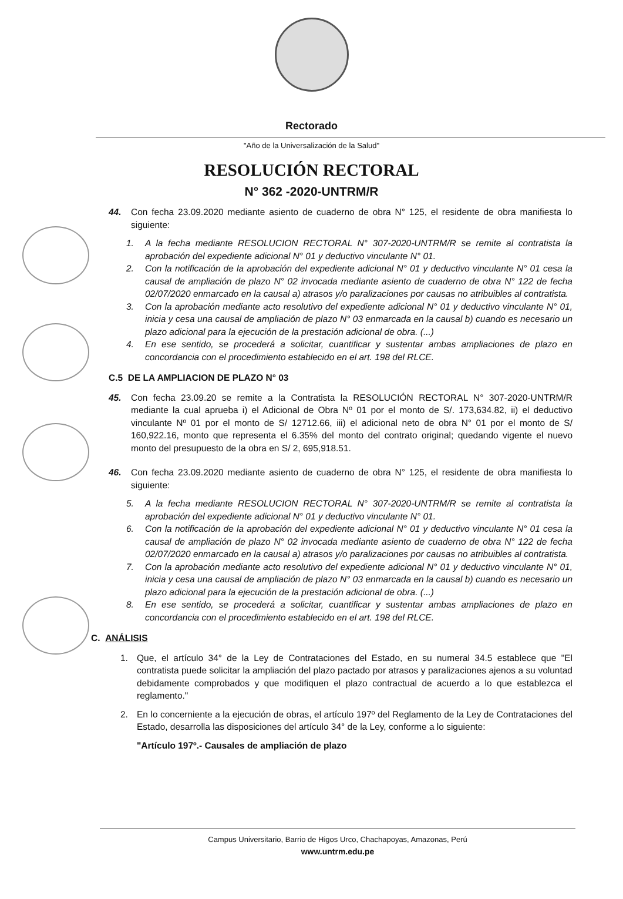Rectorado
"Año de la Universalización de la Salud"
RESOLUCIÓN RECTORAL
N° 362 -2020-UNTRM/R
44. Con fecha 23.09.2020 mediante asiento de cuaderno de obra N° 125, el residente de obra manifiesta lo siguiente:
1. A la fecha mediante RESOLUCION RECTORAL N° 307-2020-UNTRM/R se remite al contratista la aprobación del expediente adicional N° 01 y deductivo vinculante N° 01.
2. Con la notificación de la aprobación del expediente adicional N° 01 y deductivo vinculante N° 01 cesa la causal de ampliación de plazo N° 02 invocada mediante asiento de cuaderno de obra N° 122 de fecha 02/07/2020 enmarcado en la causal a) atrasos y/o paralizaciones por causas no atribuibles al contratista.
3. Con la aprobación mediante acto resolutivo del expediente adicional N° 01 y deductivo vinculante N° 01, inicia y cesa una causal de ampliación de plazo N° 03 enmarcada en la causal b) cuando es necesario un plazo adicional para la ejecución de la prestación adicional de obra. (...)
4. En ese sentido, se procederá a solicitar, cuantificar y sustentar ambas ampliaciones de plazo en concordancia con el procedimiento establecido en el art. 198 del RLCE.
C.5 DE LA AMPLIACION DE PLAZO N° 03
45. Con fecha 23.09.20 se remite a la Contratista la RESOLUCIÓN RECTORAL N° 307-2020-UNTRM/R mediante la cual aprueba i) el Adicional de Obra Nº 01 por el monto de S/. 173,634.82, ii) el deductivo vinculante Nº 01 por el monto de S/ 12712.66, iii) el adicional neto de obra N° 01 por el monto de S/ 160,922.16, monto que representa el 6.35% del monto del contrato original; quedando vigente el nuevo monto del presupuesto de la obra en S/ 2, 695,918.51.
46. Con fecha 23.09.2020 mediante asiento de cuaderno de obra N° 125, el residente de obra manifiesta lo siguiente:
5. A la fecha mediante RESOLUCION RECTORAL N° 307-2020-UNTRM/R se remite al contratista la aprobación del expediente adicional N° 01 y deductivo vinculante N° 01.
6. Con la notificación de la aprobación del expediente adicional N° 01 y deductivo vinculante N° 01 cesa la causal de ampliación de plazo N° 02 invocada mediante asiento de cuaderno de obra N° 122 de fecha 02/07/2020 enmarcado en la causal a) atrasos y/o paralizaciones por causas no atribuibles al contratista.
7. Con la aprobación mediante acto resolutivo del expediente adicional N° 01 y deductivo vinculante N° 01, inicia y cesa una causal de ampliación de plazo N° 03 enmarcada en la causal b) cuando es necesario un plazo adicional para la ejecución de la prestación adicional de obra. (...)
8. En ese sentido, se procederá a solicitar, cuantificar y sustentar ambas ampliaciones de plazo en concordancia con el procedimiento establecido en el art. 198 del RLCE.
C. ANÁLISIS
1. Que, el artículo 34° de la Ley de Contrataciones del Estado, en su numeral 34.5 establece que "El contratista puede solicitar la ampliación del plazo pactado por atrasos y paralizaciones ajenos a su voluntad debidamente comprobados y que modifiquen el plazo contractual de acuerdo a lo que establezca el reglamento."
2. En lo concerniente a la ejecución de obras, el artículo 197º del Reglamento de la Ley de Contrataciones del Estado, desarrolla las disposiciones del artículo 34° de la Ley, conforme a lo siguiente:
"Artículo 197º.- Causales de ampliación de plazo
Campus Universitario, Barrio de Higos Urco, Chachapoyas, Amazonas, Perú
www.untrm.edu.pe